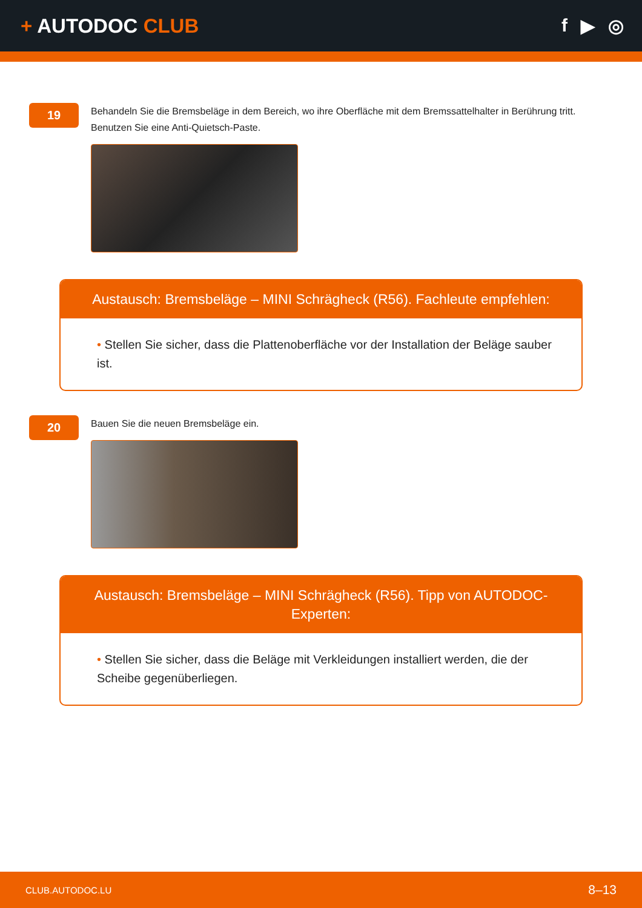+ AUTODOC CLUB
f ▶ ◎
19
Behandeln Sie die Bremsbeläge in dem Bereich, wo ihre Oberfläche mit dem Bremssattelhalter in Berührung tritt. Benutzen Sie eine Anti-Quietsch-Paste.
Austausch: Bremsbeläge – MINI Schrägheck (R56). Fachleute empfehlen:
• Stellen Sie sicher, dass die Plattenoberfläche vor der Installation der Beläge sauber ist.
20
Bauen Sie die neuen Bremsbeläge ein.
Austausch: Bremsbeläge – MINI Schrägheck (R56). Tipp von AUTODOC-Experten:
• Stellen Sie sicher, dass die Beläge mit Verkleidungen installiert werden, die der Scheibe gegenüberliegen.
CLUB.AUTODOC.LU
8–13